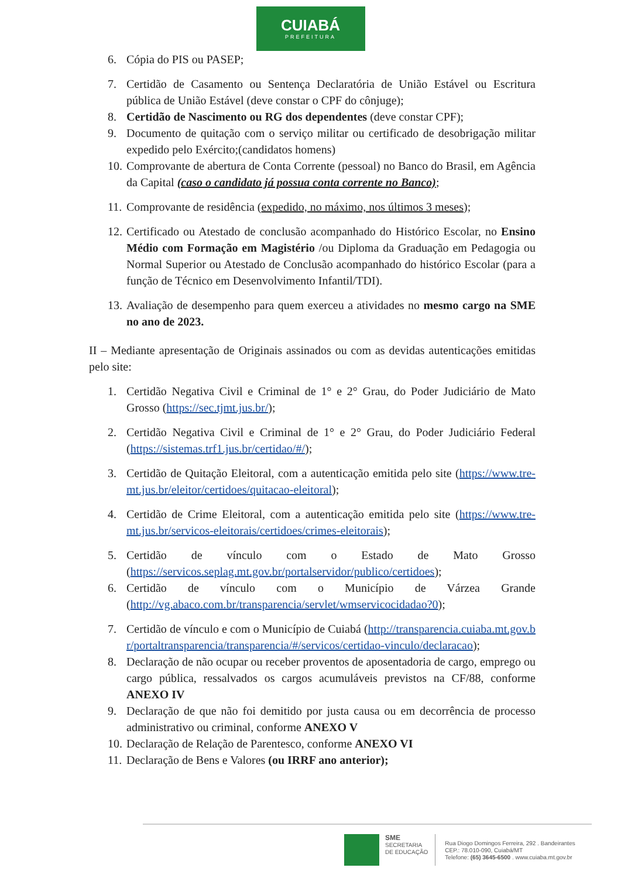CUIABÁ
PREFEITURA
6. Cópia do PIS ou PASEP;
7. Certidão de Casamento ou Sentença Declaratória de União Estável ou Escritura pública de União Estável (deve constar o CPF do cônjuge);
8. Certidão de Nascimento ou RG dos dependentes (deve constar CPF);
9. Documento de quitação com o serviço militar ou certificado de desobrigação militar expedido pelo Exército;(candidatos homens)
10. Comprovante de abertura de Conta Corrente (pessoal) no Banco do Brasil, em Agência da Capital (caso o candidato já possua conta corrente no Banco);
11. Comprovante de residência (expedido, no máximo, nos últimos 3 meses);
12. Certificado ou Atestado de conclusão acompanhado do Histórico Escolar, no Ensino Médio com Formação em Magistério /ou Diploma da Graduação em Pedagogia ou Normal Superior ou Atestado de Conclusão acompanhado do histórico Escolar (para a função de Técnico em Desenvolvimento Infantil/TDI).
13. Avaliação de desempenho para quem exerceu a atividades no mesmo cargo na SME no ano de 2023.
II – Mediante apresentação de Originais assinados ou com as devidas autenticações emitidas pelo site:
1. Certidão Negativa Civil e Criminal de 1° e 2° Grau, do Poder Judiciário de Mato Grosso (https://sec.tjmt.jus.br/);
2. Certidão Negativa Civil e Criminal de 1° e 2° Grau, do Poder Judiciário Federal (https://sistemas.trf1.jus.br/certidao/#/);
3. Certidão de Quitação Eleitoral, com a autenticação emitida pelo site (https://www.tre-mt.jus.br/eleitor/certidoes/quitacao-eleitoral);
4. Certidão de Crime Eleitoral, com a autenticação emitida pelo site (https://www.tre-mt.jus.br/servicos-eleitorais/certidoes/crimes-eleitorais);
5. Certidão de vínculo com o Estado de Mato Grosso (https://servicos.seplag.mt.gov.br/portalservidor/publico/certidoes);
6. Certidão de vínculo com o Município de Várzea Grande (http://vg.abaco.com.br/transparencia/servlet/wmservicocidadao?0);
7. Certidão de vínculo e com o Município de Cuiabá (http://transparencia.cuiaba.mt.gov.br/portaltransparencia/transparencia/#/servicos/certidao-vinculo/declaracao);
8. Declaração de não ocupar ou receber proventos de aposentadoria de cargo, emprego ou cargo pública, ressalvados os cargos acumuláveis previstos na CF/88, conforme ANEXO IV
9. Declaração de que não foi demitido por justa causa ou em decorrência de processo administrativo ou criminal, conforme ANEXO V
10. Declaração de Relação de Parentesco, conforme ANEXO VI
11. Declaração de Bens e Valores (ou IRRF ano anterior);
SME
SECRETARIA
DE EDUCAÇÃO
Rua Diogo Domingos Ferreira, 292 . Bandeirantes
CEP.: 78.010-090, Cuiabá/MT
Telefone: (65) 3645-6500 . www.cuiaba.mt.gov.br